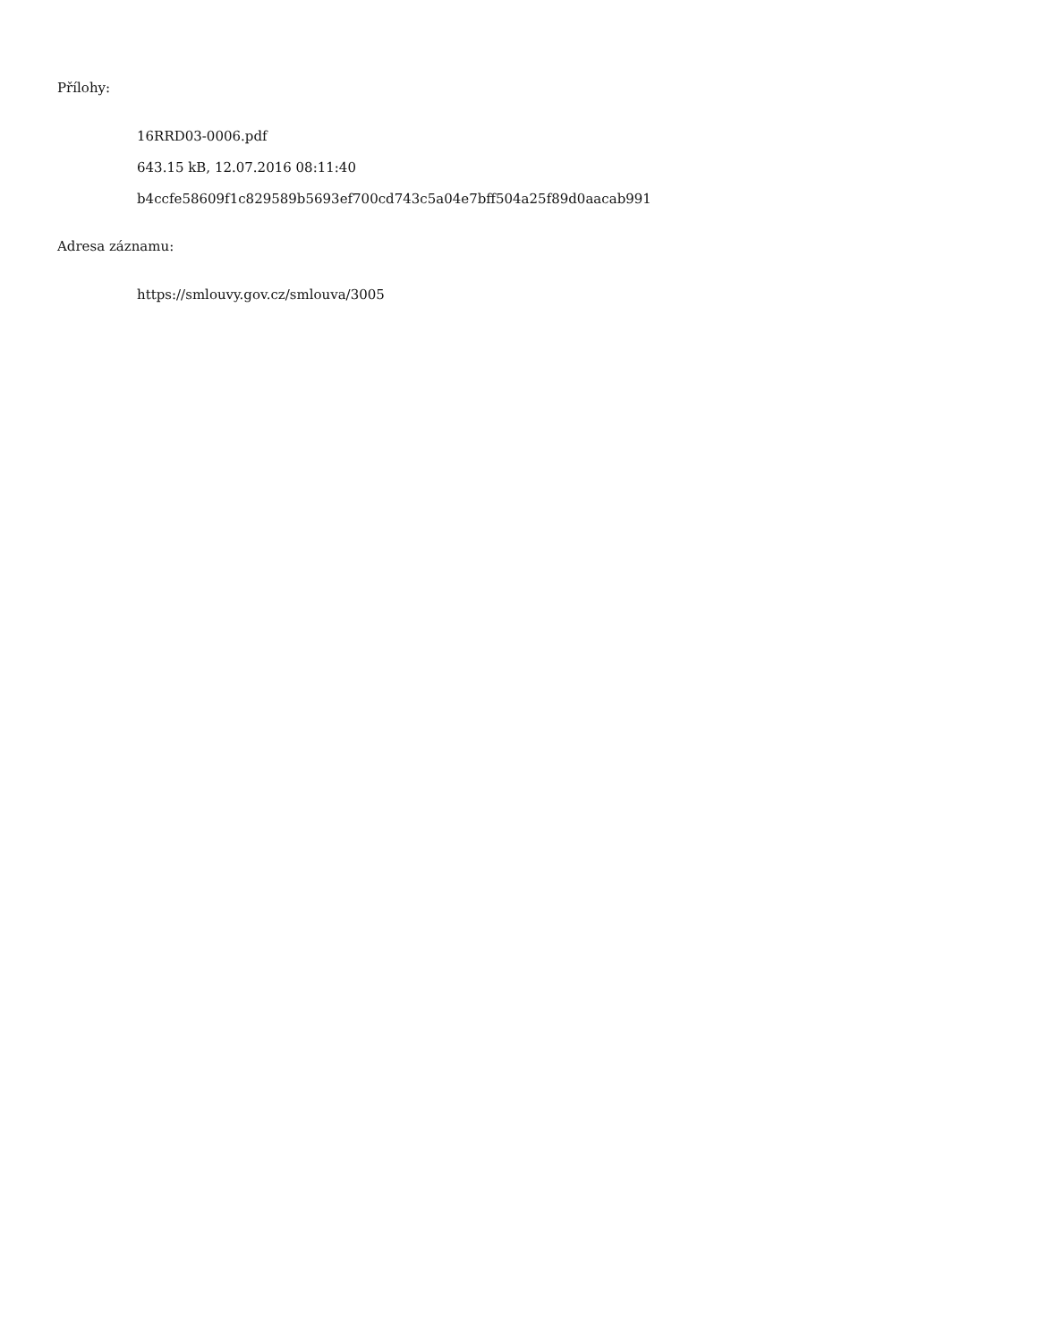Přílohy:
16RRD03-0006.pdf
643.15 kB, 12.07.2016 08:11:40
b4ccfe58609f1c829589b5693ef700cd743c5a04e7bff504a25f89d0aacab991
Adresa záznamu:
https://smlouvy.gov.cz/smlouva/3005